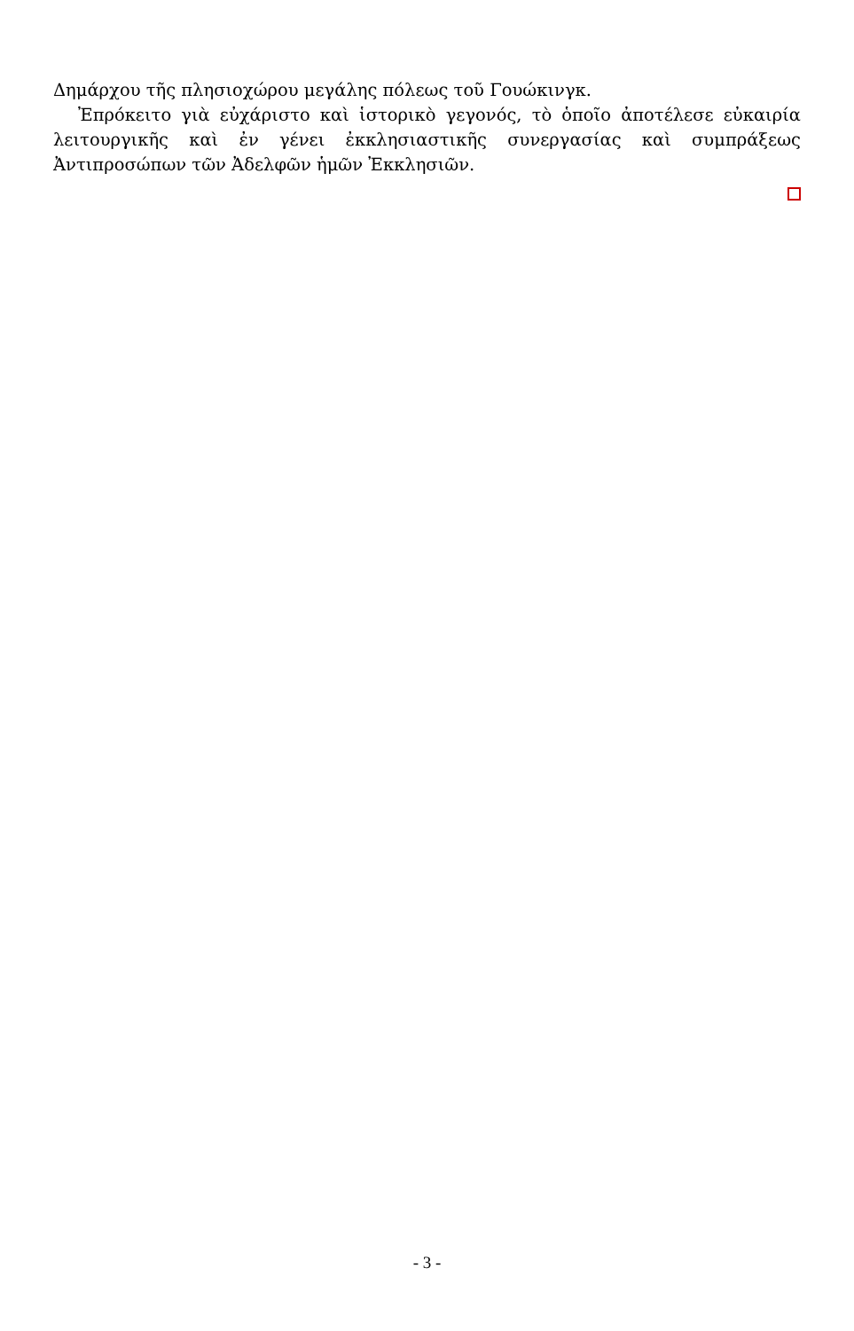Δημάρχου τῆς πλησιοχώρου μεγάλης πόλεως τοῦ Γουώκινγκ.
Ἐπρόκειτο γιὰ εὐχάριστο καὶ ἱστορικὸ γεγονός, τὸ ὁποῖο ἀποτέλεσε εὐκαιρία λειτουργικῆς καὶ ἐν γένει ἐκκλησιαστικῆς συνεργασίας καὶ συμπράξεως Ἀντιπροσώπων τῶν Ἀδελφῶν ἡμῶν Ἐκκλησιῶν.
- 3 -